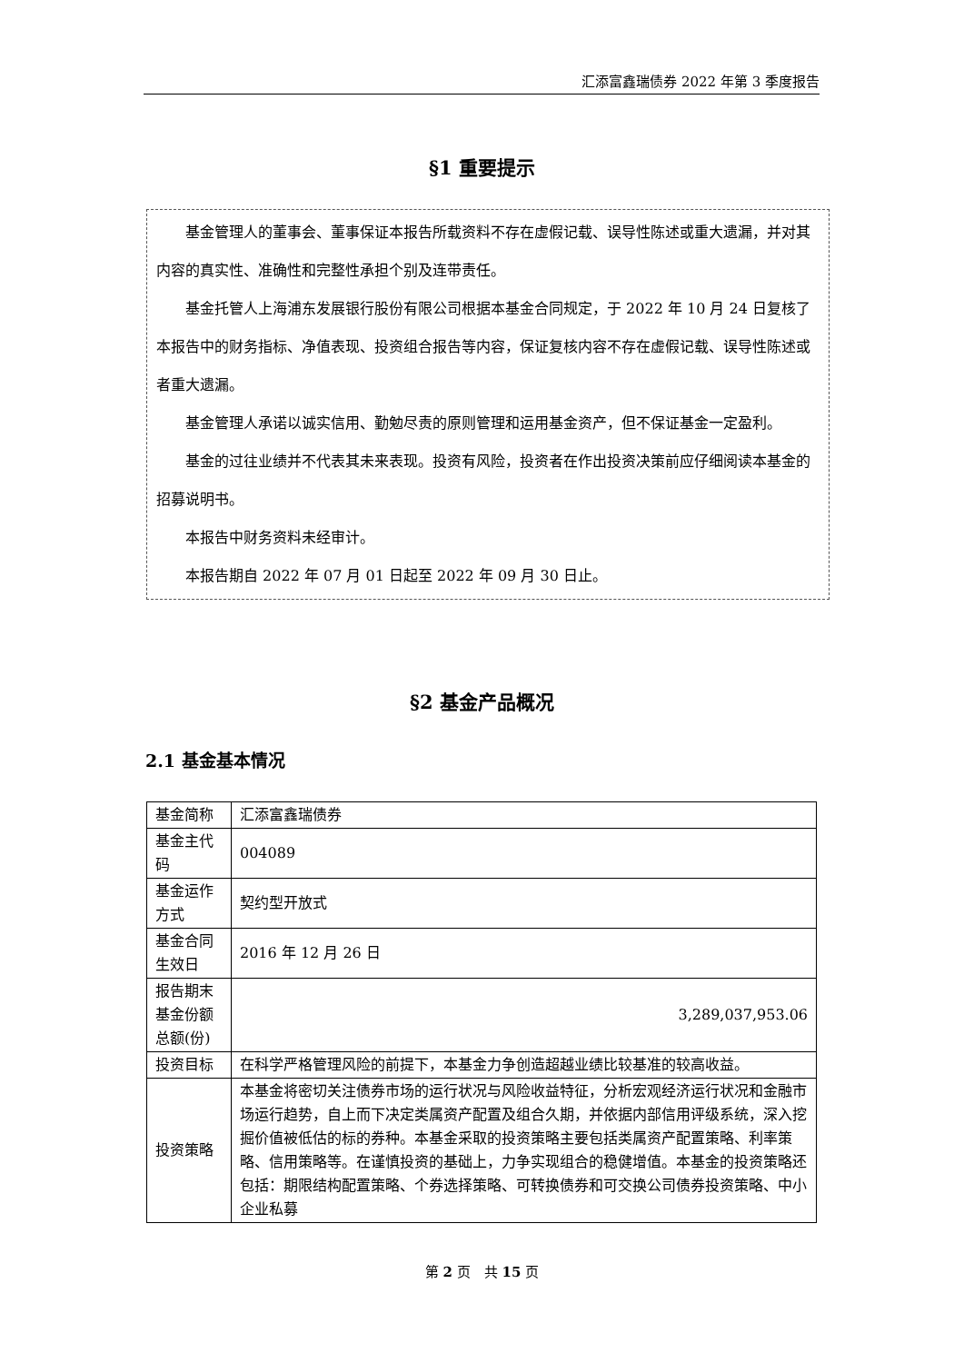汇添富鑫瑞债券 2022 年第 3 季度报告
§1 重要提示
基金管理人的董事会、董事保证本报告所载资料不存在虚假记载、误导性陈述或重大遗漏，并对其内容的真实性、准确性和完整性承担个别及连带责任。
基金托管人上海浦东发展银行股份有限公司根据本基金合同规定，于 2022 年 10 月 24 日复核了本报告中的财务指标、净值表现、投资组合报告等内容，保证复核内容不存在虚假记载、误导性陈述或者重大遗漏。
基金管理人承诺以诚实信用、勤勉尽责的原则管理和运用基金资产，但不保证基金一定盈利。
基金的过往业绩并不代表其未来表现。投资有风险，投资者在作出投资决策前应仔细阅读本基金的招募说明书。
本报告中财务资料未经审计。
本报告期自 2022 年 07 月 01 日起至 2022 年 09 月 30 日止。
§2 基金产品概况
2.1 基金基本情况
| 基金简称 | 汇添富鑫瑞债券 |
| 基金主代码 | 004089 |
| 基金运作方式 | 契约型开放式 |
| 基金合同生效日 | 2016 年 12 月 26 日 |
| 报告期末基金份额总额(份) | 3,289,037,953.06 |
| 投资目标 | 在科学严格管理风险的前提下，本基金力争创造超越业绩比较基准的较高收益。 |
| 投资策略 | 本基金将密切关注债券市场的运行状况与风险收益特征，分析宏观经济运行状况和金融市场运行趋势，自上而下决定类属资产配置及组合久期，并依据内部信用评级系统，深入挖掘价值被低估的标的券种。本基金采取的投资策略主要包括类属资产配置策略、利率策略、信用策略等。在谨慎投资的基础上，力争实现组合的稳健增值。本基金的投资策略还包括：期限结构配置策略、个券选择策略、可转换债券和可交换公司债券投资策略、中小企业私募 |
第 2 页　共 15 页